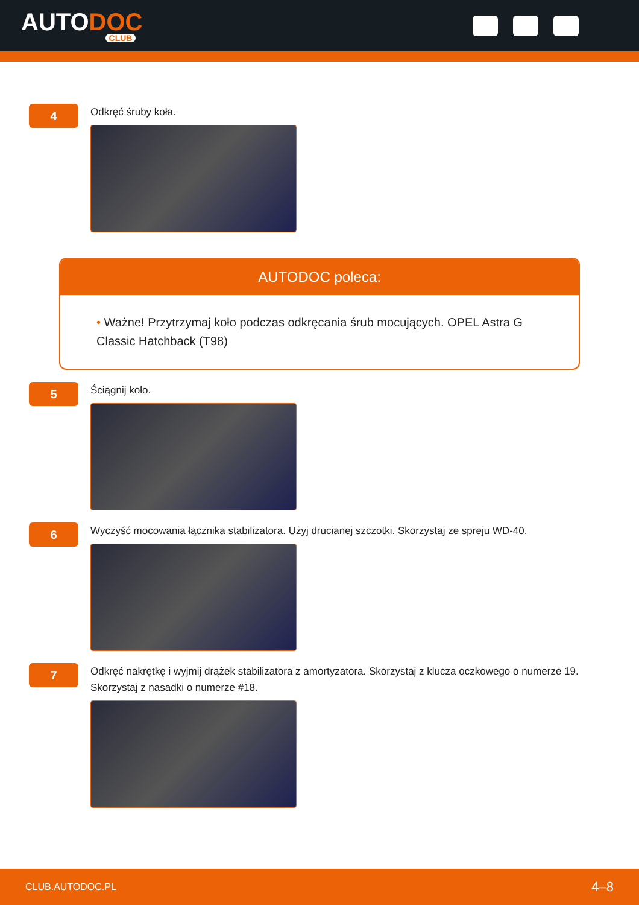AUTODOC
CLUB
4
Odkręć śruby koła.
AUTODOC poleca:
• Ważne! Przytrzymaj koło podczas odkręcania śrub mocujących. OPEL Astra G Classic Hatchback (T98)
5
Ściągnij koło.
6
Wyczyść mocowania łącznika stabilizatora. Użyj drucianej szczotki. Skorzystaj ze spreju WD-40.
7
Odkręć nakrętkę i wyjmij drążek stabilizatora z amortyzatora. Skorzystaj z klucza oczkowego o numerze 19.
Skorzystaj z nasadki o numerze #18.
CLUB.AUTODOC.PL 4–8